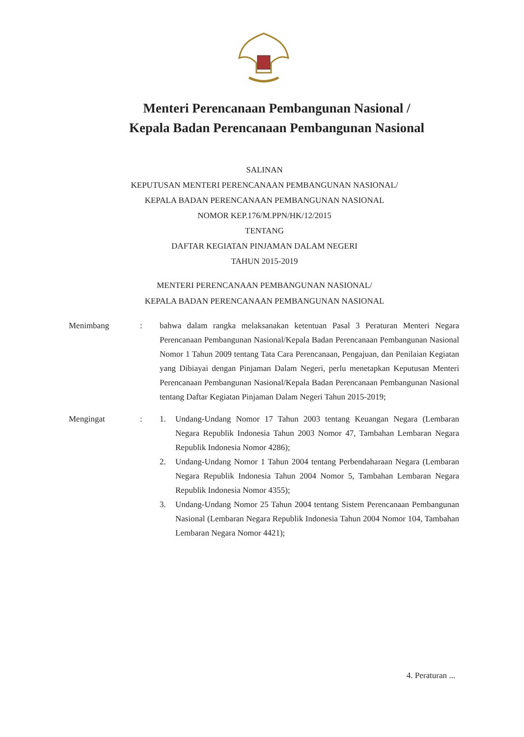Menteri Perencanaan Pembangunan Nasional /
Kepala Badan Perencanaan Pembangunan Nasional
SALINAN
KEPUTUSAN MENTERI PERENCANAAN PEMBANGUNAN NASIONAL/
KEPALA BADAN PERENCANAAN PEMBANGUNAN NASIONAL
NOMOR KEP.176/M.PPN/HK/12/2015
TENTANG
DAFTAR KEGIATAN PINJAMAN DALAM NEGERI
TAHUN 2015-2019
MENTERI PERENCANAAN PEMBANGUNAN NASIONAL/
KEPALA BADAN PERENCANAAN PEMBANGUNAN NASIONAL
Menimbang : bahwa dalam rangka melaksanakan ketentuan Pasal 3 Peraturan Menteri Negara Perencanaan Pembangunan Nasional/Kepala Badan Perencanaan Pembangunan Nasional Nomor 1 Tahun 2009 tentang Tata Cara Perencanaan, Pengajuan, dan Penilaian Kegiatan yang Dibiayai dengan Pinjaman Dalam Negeri, perlu menetapkan Keputusan Menteri Perencanaan Pembangunan Nasional/Kepala Badan Perencanaan Pembangunan Nasional tentang Daftar Kegiatan Pinjaman Dalam Negeri Tahun 2015-2019;
Mengingat : 1. Undang-Undang Nomor 17 Tahun 2003 tentang Keuangan Negara (Lembaran Negara Republik Indonesia Tahun 2003 Nomor 47, Tambahan Lembaran Negara Republik Indonesia Nomor 4286);
2. Undang-Undang Nomor 1 Tahun 2004 tentang Perbendaharaan Negara (Lembaran Negara Republik Indonesia Tahun 2004 Nomor 5, Tambahan Lembaran Negara Republik Indonesia Nomor 4355);
3. Undang-Undang Nomor 25 Tahun 2004 tentang Sistem Perencanaan Pembangunan Nasional (Lembaran Negara Republik Indonesia Tahun 2004 Nomor 104, Tambahan Lembaran Negara Nomor 4421);
4. Peraturan ...